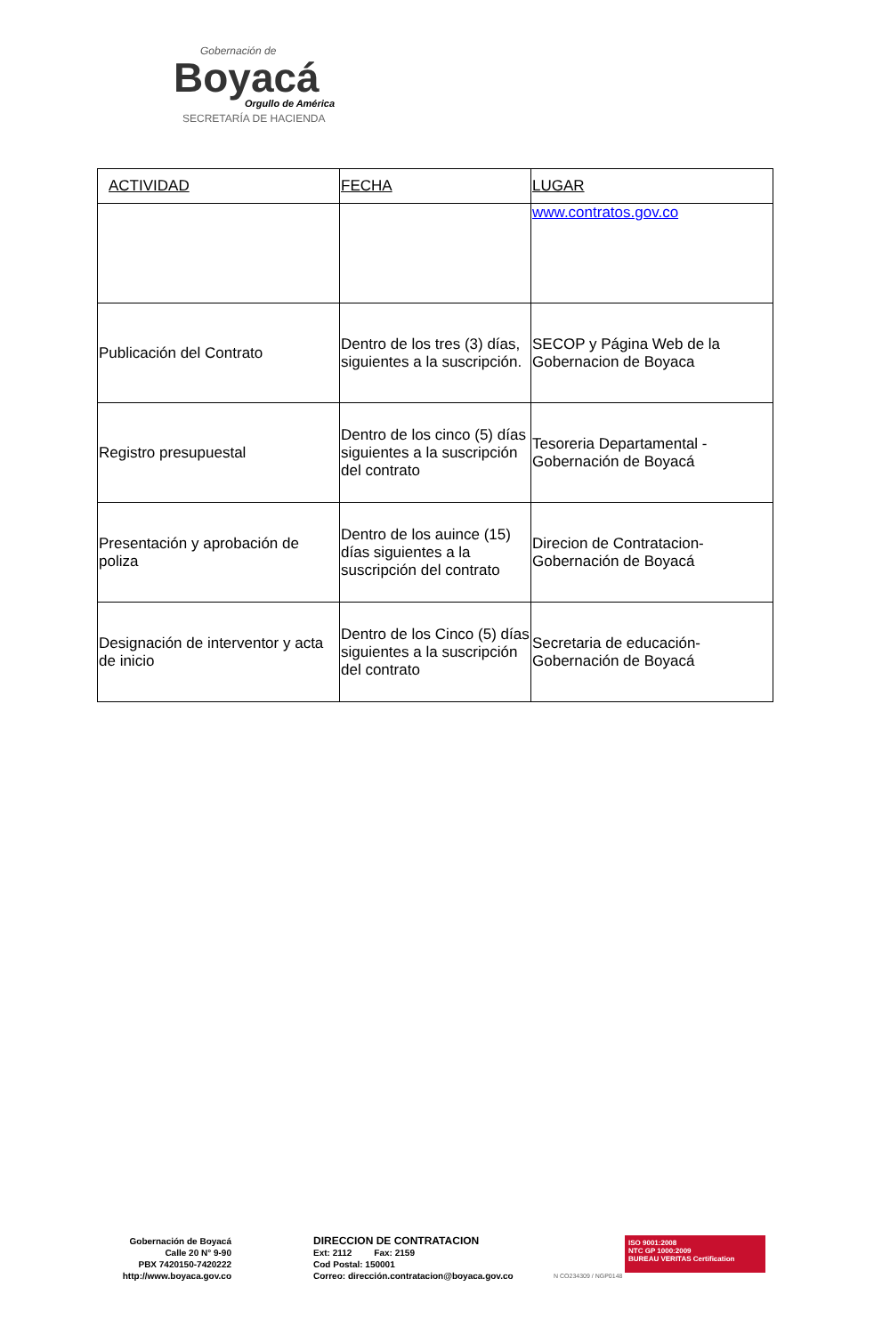Gobernación de
Boyacá
Orgullo de América
SECRETARÍA DE HACIENDA
| ACTIVIDAD | FECHA | LUGAR |
| --- | --- | --- |
| | | www.contratos.gov.co |
| Publicación del Contrato | Dentro de los tres (3) días, siguientes a la suscripción. | SECOP y Página Web de la Gobernacion de Boyaca |
| Registro presupuestal | Dentro de los cinco (5) días siguientes a la suscripción del contrato | Tesoreria Departamental - Gobernación de Boyacá |
| Presentación y aprobación de poliza | Dentro de los auince (15) días siguientes a la suscripción del contrato | Direcion de Contratacion- Gobernación de Boyacá |
| Designación de interventor y acta de inicio | Dentro de los Cinco (5) días siguientes a la suscripción del contrato | Secretaria de educación- Gobernación de Boyacá |
Gobernación de Boyacá
Calle 20 N° 9-90
PBX 7420150-7420222
http://www.boyaca.gov.co
DIRECCION DE CONTRATACION
Ext: 2112 Fax: 2159
Cod Postal: 150001
Correo: dirección.contratacion@boyaca.gov.co
ISO 9001:2008
NTC GP 1000:2009
BUREAU VERITAS Certification
N CO234309 / NGP0148